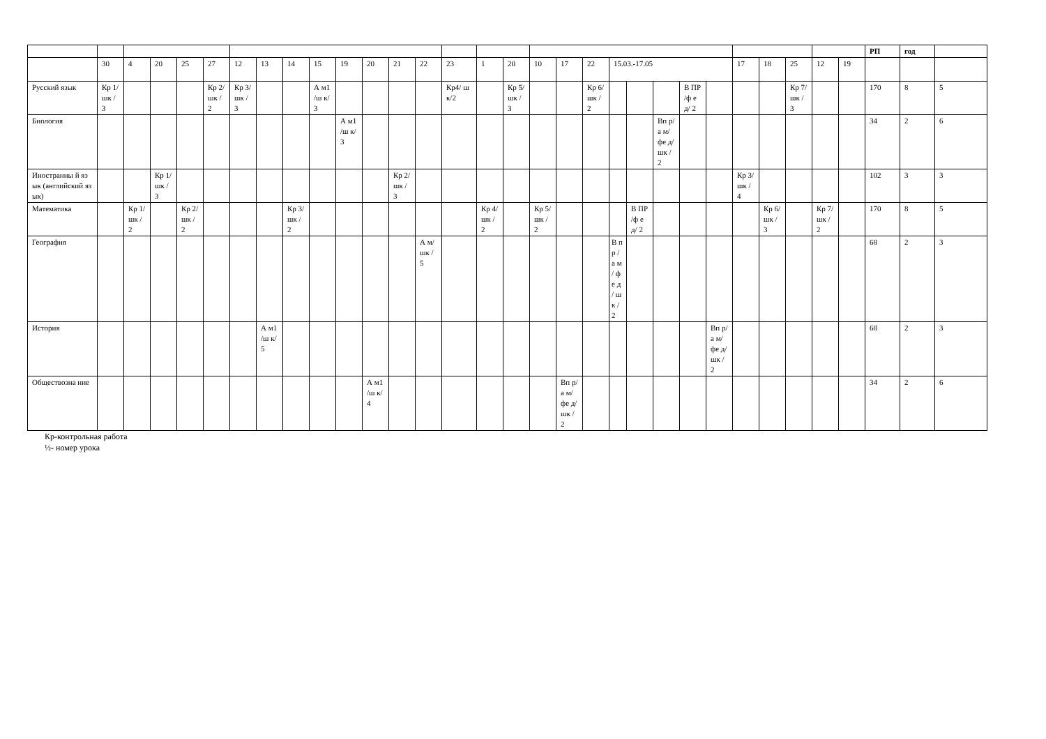| | | | | | | | | | | | | | | | | | | | | | | | | | | | | | | РП | год | |
| | 30 | 4 | 20 | 25 | 27 | 12 | 13 | 14 | 15 | 19 | 20 | 21 | 22 | 23 | 1 | 20 | 10 | 17 | 22 | 15.03.-17.05 | | | | | 17 | 18 | 25 | 12 | 19 | | | |
| Русский язык | Кр 1/ шк /3 | | | | Кр 2/ шк /2 | Кр 3/ шк /3 | | | А м1 /ш к/3 | | | | | Кр4/ шк/2 | | Кр 5/ шк /3 | | | Кр 6/ шк /2 | | | | В ПР /ф ед/ 2 | | | | Кр 7/ шк /3 | | | 170 | 8 | 5 |
| Биология | | | | | | | | | | А м1 /ш к/3 | | | | | | | | | | | | Вп р/а м/ фе д/ шк /2 | | | | | | | | 34 | 2 | 6 |
| Иностранны й язык (английский язык) | | | Кр 1/ шк /3 | | | | | | | | | Кр 2/ шк /3 | | | | | | | | | | | | | Кр 3/ шк /4 | | | | | 102 | 3 | 3 |
| Математика | | Кр 1/ шк /2 | | Кр 2/ шк /2 | | | | Кр 3/ шк /2 | | | | | | | Кр 4/ шк /2 | | Кр 5/ шк /2 | | | | В ПР /ф ед/ 2 | | | | | Кр 6/ шк /3 | | Кр 7/ шк /2 | | 170 | 8 | 5 |
| География | | | | | | | | | | | | | А м/ шк /5 | | | | | | | В п р / а м / ф е д / ш к / 2 | | | | | | | | | | 68 | 2 | 3 |
| История | | | | | | | А м1 /ш к/5 | | | | | | | | | | | | | | | | | Вп р/а м/ фе д/ шк /2 | | | | | | 68 | 2 | 3 |
| Обществозна ние | | | | | | | | | | | А м1 /ш к/4 | | | | | | | Вп р/а м/ фе д/ шк /2 | | | | | | | | | | | | 34 | 2 | 6 |
Кр-контрольная работа
½- номер урока